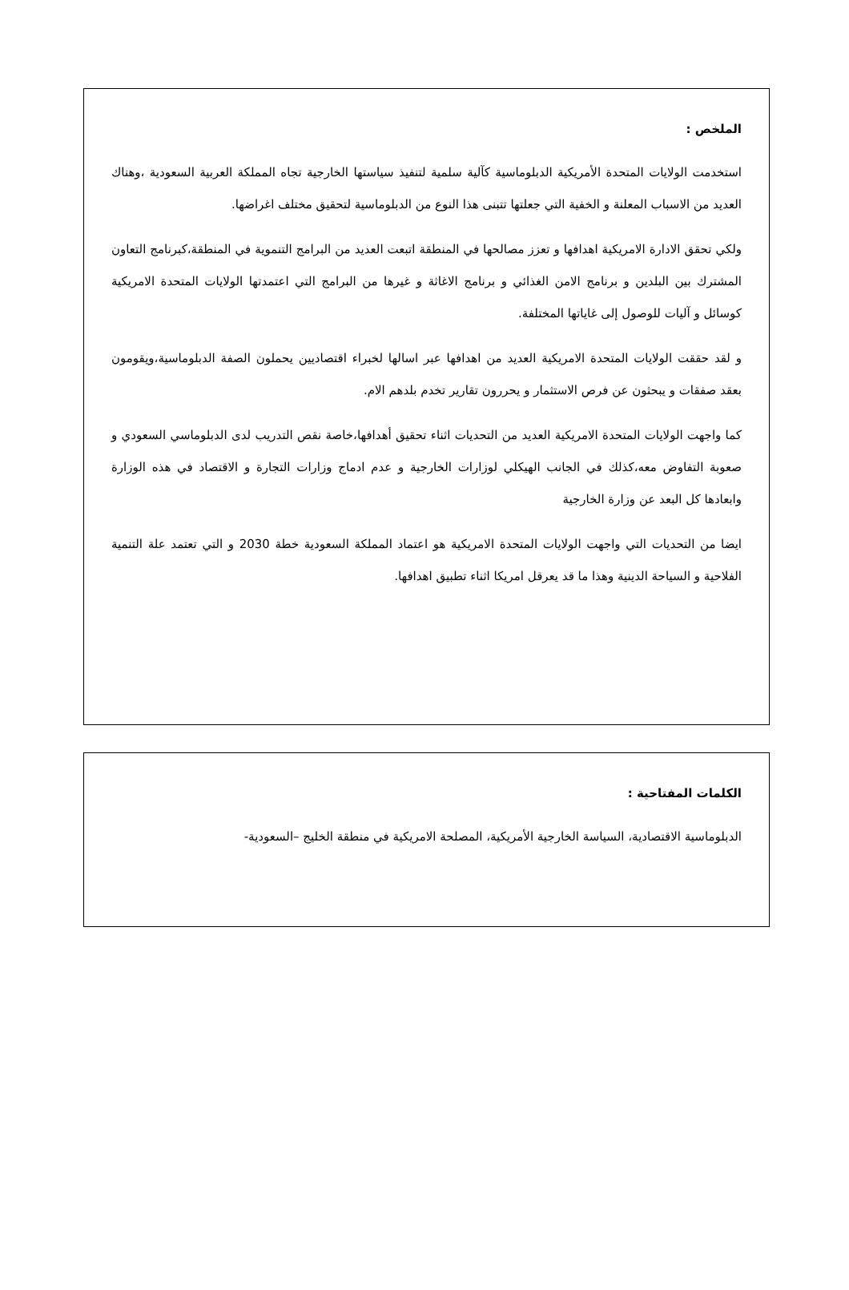الملخص :
استخدمت الولايات المتحدة الأمريكية الدبلوماسية كآلية سلمية لتنفيذ سياستها الخارجية تجاه المملكة العربية السعودية ،وهناك العديد من الاسباب المعلنة و الخفية التي جعلتها تتبنى هذا النوع من الدبلوماسية لتحقيق مختلف اغراضها.
ولكي تحقق الادارة الامريكية اهدافها و تعزز مصالحها في المنطقة اتبعت العديد من البرامج التنموية في المنطقة،كبرنامج التعاون المشترك بين البلدين و برنامج الامن الغذائي و برنامج الاغاثة و غيرها من البرامج التي اعتمدتها الولايات المتحدة الامريكية كوسائل و آليات للوصول إلى غاياتها المختلفة.
و لقد حققت الولايات المتحدة الامريكية العديد من اهدافها عبر اسالها لخبراء اقتصاديين يحملون الصفة الدبلوماسية،ويقومون بعقد صفقات و يبحثون عن فرص الاستثمار و يحررون تقارير تخدم بلدهم الام.
كما واجهت الولايات المتحدة الامريكية العديد من التحديات اثناء تحقيق أهدافها،خاصة نقص التدريب لدى الدبلوماسي السعودي و صعوبة التفاوض معه،كذلك في الجانب الهيكلي لوزارات الخارجية و عدم ادماج وزارات التجارة و الاقتصاد في هذه الوزارة وابعادها كل البعد عن وزارة الخارجية
ايضا من التحديات التي واجهت الولايات المتحدة الامريكية هو اعتماد المملكة السعودية خطة 2030 و التي تعتمد علة التنمية الفلاحية و السياحة الدينية وهذا ما قد يعرقل امريكا اثناء تطبيق اهدافها.
الكلمات المفتاحية :
الدبلوماسية الاقتصادية، السياسة الخارجية الأمريكية، المصلحة الامريكية في منطقة الخليج –السعودية-